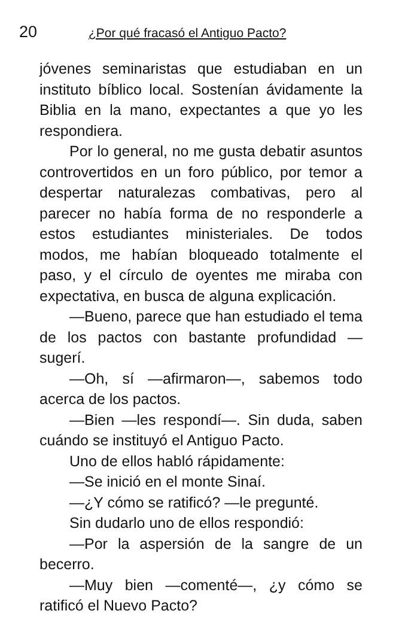20 ¿Por qué fracasó el Antiguo Pacto?
jóvenes seminaristas que estudiaban en un instituto bíblico local. Sostenían ávidamente la Biblia en la mano, expectantes a que yo les respondiera.
Por lo general, no me gusta debatir asuntos controvertidos en un foro público, por temor a despertar naturalezas combativas, pero al parecer no había forma de no responderle a estos estudiantes ministeriales. De todos modos, me habían bloqueado totalmente el paso, y el círculo de oyentes me miraba con expectativa, en busca de alguna explicación.
—Bueno, parece que han estudiado el tema de los pactos con bastante profundidad —sugerí.
—Oh, sí —afirmaron—, sabemos todo acerca de los pactos.
—Bien —les respondí—. Sin duda, saben cuándo se instituyó el Antiguo Pacto.
Uno de ellos habló rápidamente:
—Se inició en el monte Sinaí.
—¿Y cómo se ratificó? —le pregunté.
Sin dudarlo uno de ellos respondió:
—Por la aspersión de la sangre de un becerro.
—Muy bien —comenté—, ¿y cómo se ratificó el Nuevo Pacto?